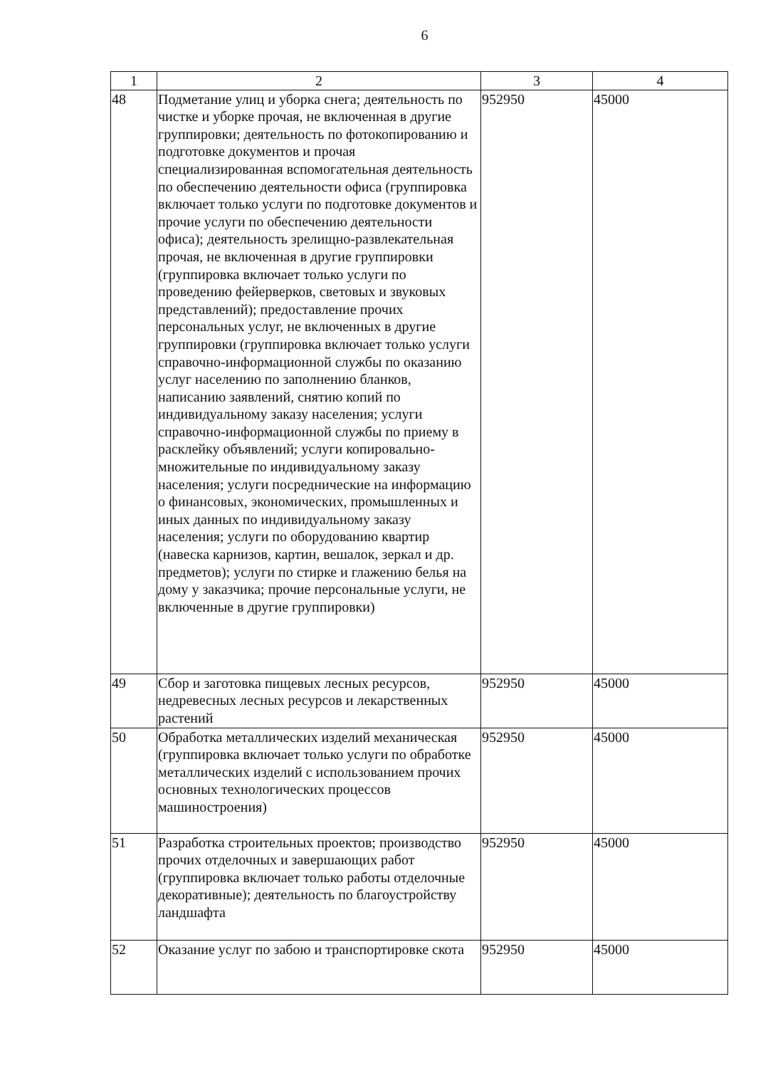6
| 1 | 2 | 3 | 4 |
| --- | --- | --- | --- |
| 48 | Подметание улиц и уборка снега; деятельность по чистке и уборке прочая, не включенная в другие группировки; деятельность по фотокопированию и подготовке документов и прочая специализированная вспомогательная деятельность по обеспечению деятельности офиса (группировка включает только услуги по подготовке документов и прочие услуги по обеспечению деятельности офиса); деятельность зрелищно-развлекательная прочая, не включенная в другие группировки (группировка включает только услуги по проведению фейерверков, световых и звуковых представлений); предоставление прочих персональных услуг, не включенных в другие группировки (группировка включает только услуги справочно-информационной службы по оказанию услуг населению по заполнению бланков, написанию заявлений, снятию копий по индивидуальному заказу населения; услуги справочно-информационной службы по приему в расклейку объявлений; услуги копировально-множительные по индивидуальному заказу населения; услуги посреднические на информацию о финансовых, экономических, промышленных и иных данных по индивидуальному заказу населения; услуги по оборудованию квартир (навеска карнизов, картин, вешалок, зеркал и др. предметов); услуги по стирке и глажению белья на дому у заказчика; прочие персональные услуги, не включенные в другие группировки) | 952950 | 45000 |
| 49 | Сбор и заготовка пищевых лесных ресурсов, недревесных лесных ресурсов и лекарственных растений | 952950 | 45000 |
| 50 | Обработка металлических изделий механическая (группировка включает только услуги по обработке металлических изделий с использованием прочих основных технологических процессов машиностроения) | 952950 | 45000 |
| 51 | Разработка строительных проектов; производство прочих отделочных и завершающих работ (группировка включает только работы отделочные декоративные); деятельность по благоустройству ландшафта | 952950 | 45000 |
| 52 | Оказание услуг по забою и транспортировке скота | 952950 | 45000 |